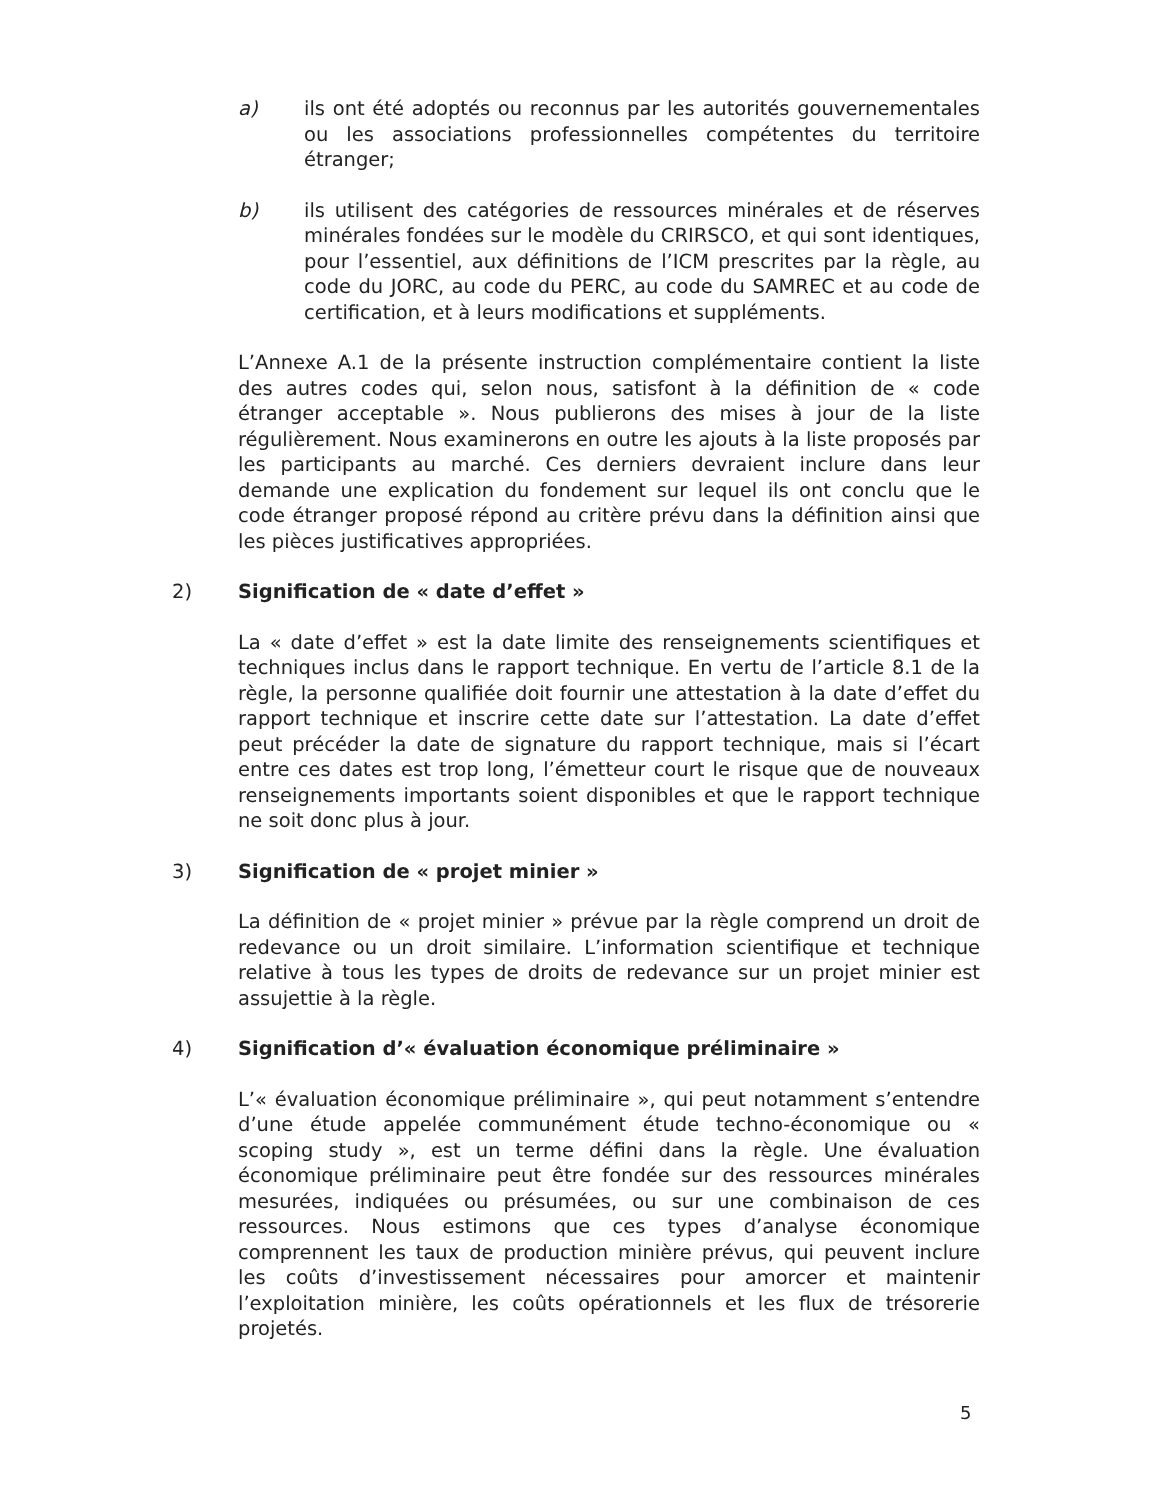a) ils ont été adoptés ou reconnus par les autorités gouvernementales ou les associations professionnelles compétentes du territoire étranger;
b) ils utilisent des catégories de ressources minérales et de réserves minérales fondées sur le modèle du CRIRSCO, et qui sont identiques, pour l’essentiel, aux définitions de l’ICM prescrites par la règle, au code du JORC, au code du PERC, au code du SAMREC et au code de certification, et à leurs modifications et suppléments.
L’Annexe A.1 de la présente instruction complémentaire contient la liste des autres codes qui, selon nous, satisfont à la définition de « code étranger acceptable ». Nous publierons des mises à jour de la liste régulièrement. Nous examinerons en outre les ajouts à la liste proposés par les participants au marché. Ces derniers devraient inclure dans leur demande une explication du fondement sur lequel ils ont conclu que le code étranger proposé répond au critère prévu dans la définition ainsi que les pièces justificatives appropriées.
2) Signification de « date d’effet »
La « date d’effet » est la date limite des renseignements scientifiques et techniques inclus dans le rapport technique. En vertu de l’article 8.1 de la règle, la personne qualifiée doit fournir une attestation à la date d’effet du rapport technique et inscrire cette date sur l’attestation. La date d’effet peut précéder la date de signature du rapport technique, mais si l’écart entre ces dates est trop long, l’émetteur court le risque que de nouveaux renseignements importants soient disponibles et que le rapport technique ne soit donc plus à jour.
3) Signification de « projet minier »
La définition de « projet minier » prévue par la règle comprend un droit de redevance ou un droit similaire. L’information scientifique et technique relative à tous les types de droits de redevance sur un projet minier est assujettie à la règle.
4) Signification d’« évaluation économique préliminaire »
L’« évaluation économique préliminaire », qui peut notamment s’entendre d’une étude appelée communément étude techno-économique ou « scoping study », est un terme défini dans la règle. Une évaluation économique préliminaire peut être fondée sur des ressources minérales mesurées, indiquées ou présumées, ou sur une combinaison de ces ressources. Nous estimons que ces types d’analyse économique comprennent les taux de production minière prévus, qui peuvent inclure les coûts d’investissement nécessaires pour amorcer et maintenir l’exploitation minière, les coûts opérationnels et les flux de trésorerie projetés.
5